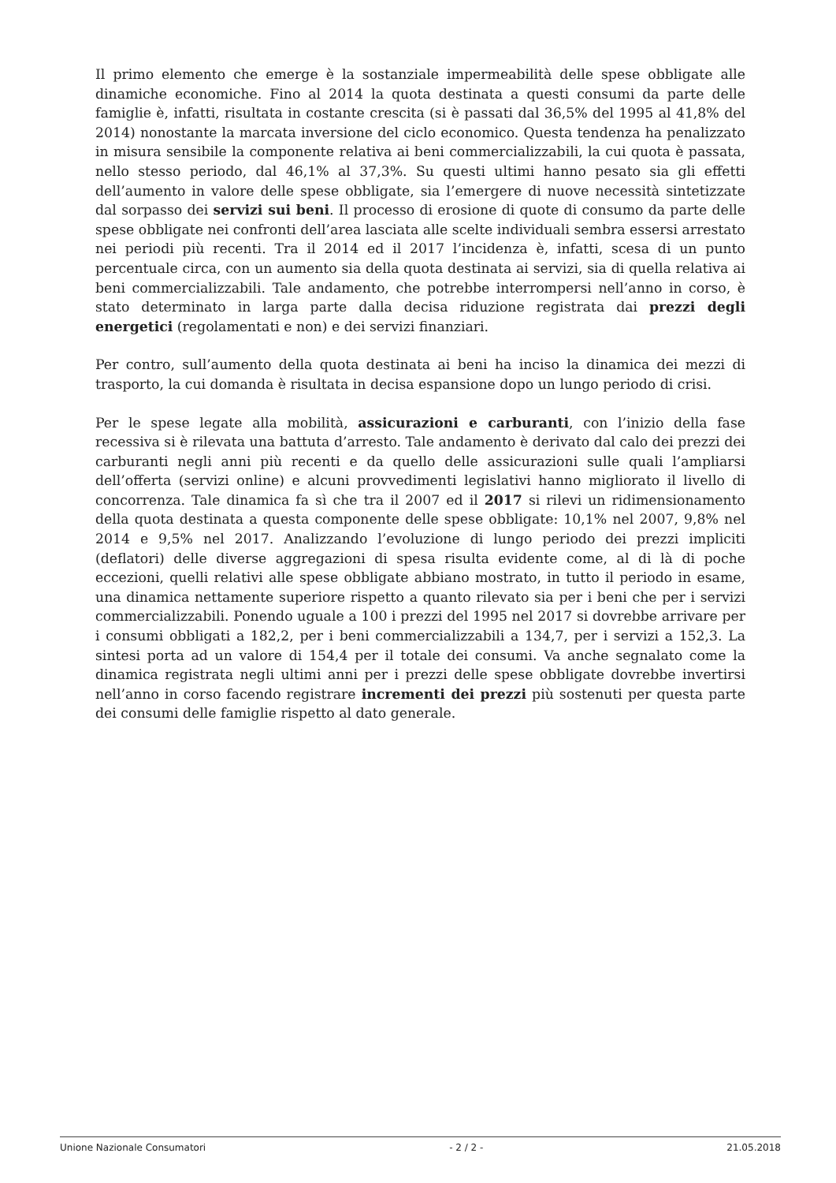Il primo elemento che emerge è la sostanziale impermeabilità delle spese obbligate alle dinamiche economiche. Fino al 2014 la quota destinata a questi consumi da parte delle famiglie è, infatti, risultata in costante crescita (si è passati dal 36,5% del 1995 al 41,8% del 2014) nonostante la marcata inversione del ciclo economico. Questa tendenza ha penalizzato in misura sensibile la componente relativa ai beni commercializzabili, la cui quota è passata, nello stesso periodo, dal 46,1% al 37,3%. Su questi ultimi hanno pesato sia gli effetti dell’aumento in valore delle spese obbligate, sia l’emergere di nuove necessità sintetizzate dal sorpasso dei servizi sui beni. Il processo di erosione di quote di consumo da parte delle spese obbligate nei confronti dell’area lasciata alle scelte individuali sembra essersi arrestato nei periodi più recenti. Tra il 2014 ed il 2017 l’incidenza è, infatti, scesa di un punto percentuale circa, con un aumento sia della quota destinata ai servizi, sia di quella relativa ai beni commercializzabili. Tale andamento, che potrebbe interrompersi nell’anno in corso, è stato determinato in larga parte dalla decisa riduzione registrata dai prezzi degli energetici (regolamentati e non) e dei servizi finanziari.
Per contro, sull’aumento della quota destinata ai beni ha inciso la dinamica dei mezzi di trasporto, la cui domanda è risultata in decisa espansione dopo un lungo periodo di crisi.
Per le spese legate alla mobilità, assicurazioni e carburanti, con l’inizio della fase recessiva si è rilevata una battuta d’arresto. Tale andamento è derivato dal calo dei prezzi dei carburanti negli anni più recenti e da quello delle assicurazioni sulle quali l’ampliarsi dell’offerta (servizi online) e alcuni provvedimenti legislativi hanno migliorato il livello di concorrenza. Tale dinamica fa sì che tra il 2007 ed il 2017 si rilevi un ridimensionamento della quota destinata a questa componente delle spese obbligate: 10,1% nel 2007, 9,8% nel 2014 e 9,5% nel 2017. Analizzando l’evoluzione di lungo periodo dei prezzi impliciti (deflatori) delle diverse aggregazioni di spesa risulta evidente come, al di là di poche eccezioni, quelli relativi alle spese obbligate abbiano mostrato, in tutto il periodo in esame, una dinamica nettamente superiore rispetto a quanto rilevato sia per i beni che per i servizi commercializzabili. Ponendo uguale a 100 i prezzi del 1995 nel 2017 si dovrebbe arrivare per i consumi obbligati a 182,2, per i beni commercializzabili a 134,7, per i servizi a 152,3. La sintesi porta ad un valore di 154,4 per il totale dei consumi. Va anche segnalato come la dinamica registrata negli ultimi anni per i prezzi delle spese obbligate dovrebbe invertirsi nell’anno in corso facendo registrare incrementi dei prezzi più sostenuti per questa parte dei consumi delle famiglie rispetto al dato generale.
Unione Nazionale Consumatori - 2 / 2 - 21.05.2018